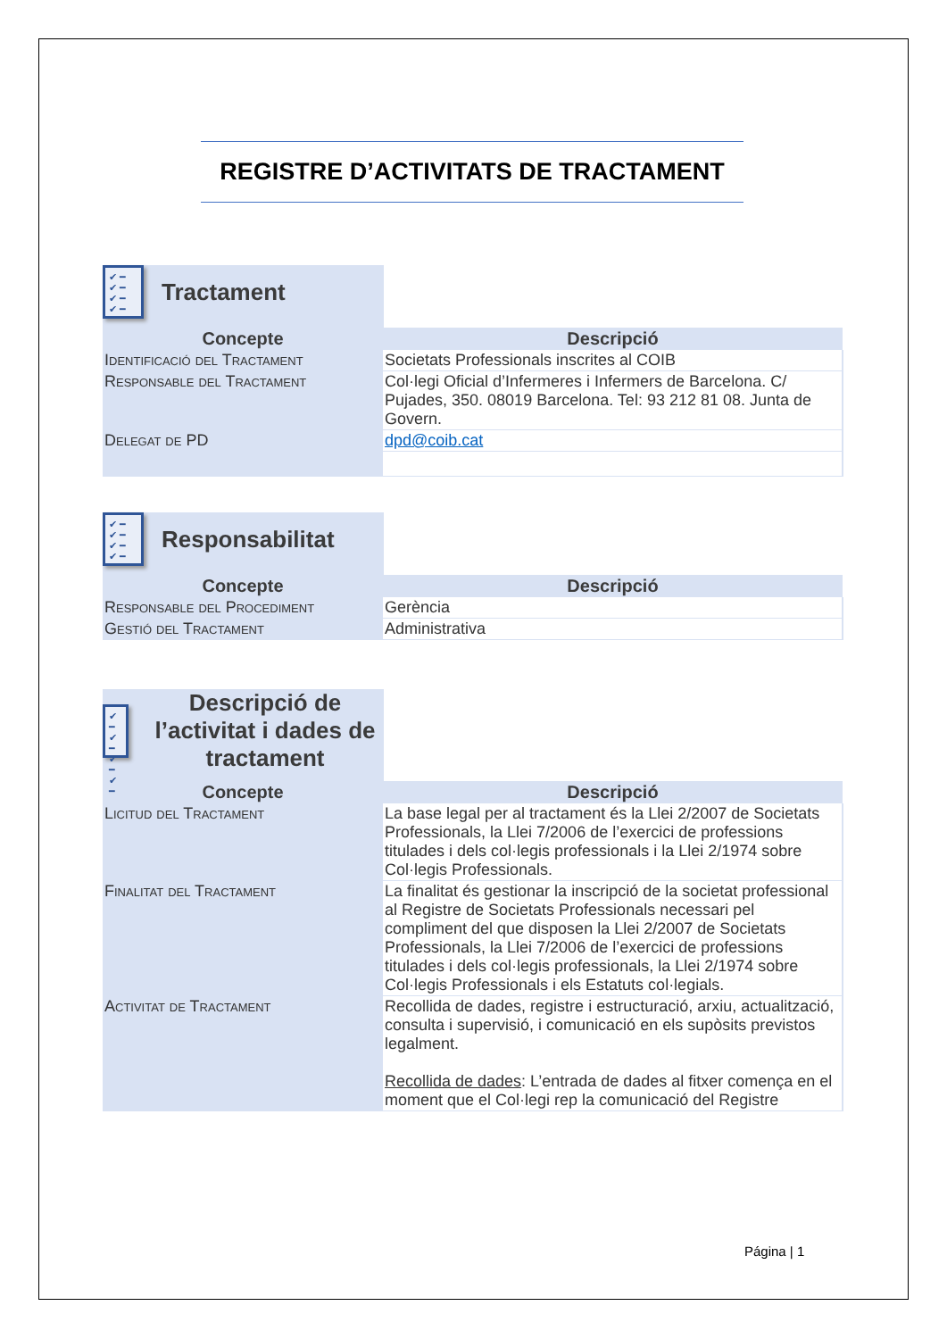REGISTRE D’ACTIVITATS DE TRACTAMENT
✔ ━
✔ ━
✔ ━
✔ ━
Tractament
| Concepte | Descripció |
| --- | --- |
| Identificació del Tractament | Societats Professionals inscrites al COIB |
| Responsable del Tractament | Col·legi Oficial d’Infermeres i Infermers de Barcelona. C/ Pujades, 350. 08019 Barcelona. Tel: 93 212 81 08. Junta de Govern. |
| Delegat de PD | dpd@coib.cat |
✔ ━
✔ ━
✔ ━
✔ ━
Responsabilitat
| Concepte | Descripció |
| --- | --- |
| Responsable del Procediment | Gerència |
| Gestió del Tractament | Administrativa |
✔ ━
✔ ━
✔ ━
✔ ━
Descripció de l’activitat i dades de tractament
| Concepte | Descripció |
| --- | --- |
| Licitud del Tractament | La base legal per al tractament és la Llei 2/2007 de Societats Professionals, la Llei 7/2006 de l’exercici de professions titulades i dels col·legis professionals i la Llei 2/1974 sobre Col·legis Professionals. |
| Finalitat del Tractament | La finalitat és gestionar la inscripció de la societat professional al Registre de Societats Professionals necessari pel compliment del que disposen la Llei 2/2007 de Societats Professionals, la Llei 7/2006 de l’exercici de professions titulades i dels col·legis professionals, la Llei 2/1974 sobre Col·legis Professionals i els Estatuts col·legials. |
| Activitat de Tractament | Recollida de dades, registre i estructuració, arxiu, actualització, consulta i supervisió, i comunicació en els supòsits previstos legalment. Recollida de dades : L’entrada de dades al fitxer comença en el moment que el Col·legi rep la comunicació del Registre |
Página | 1